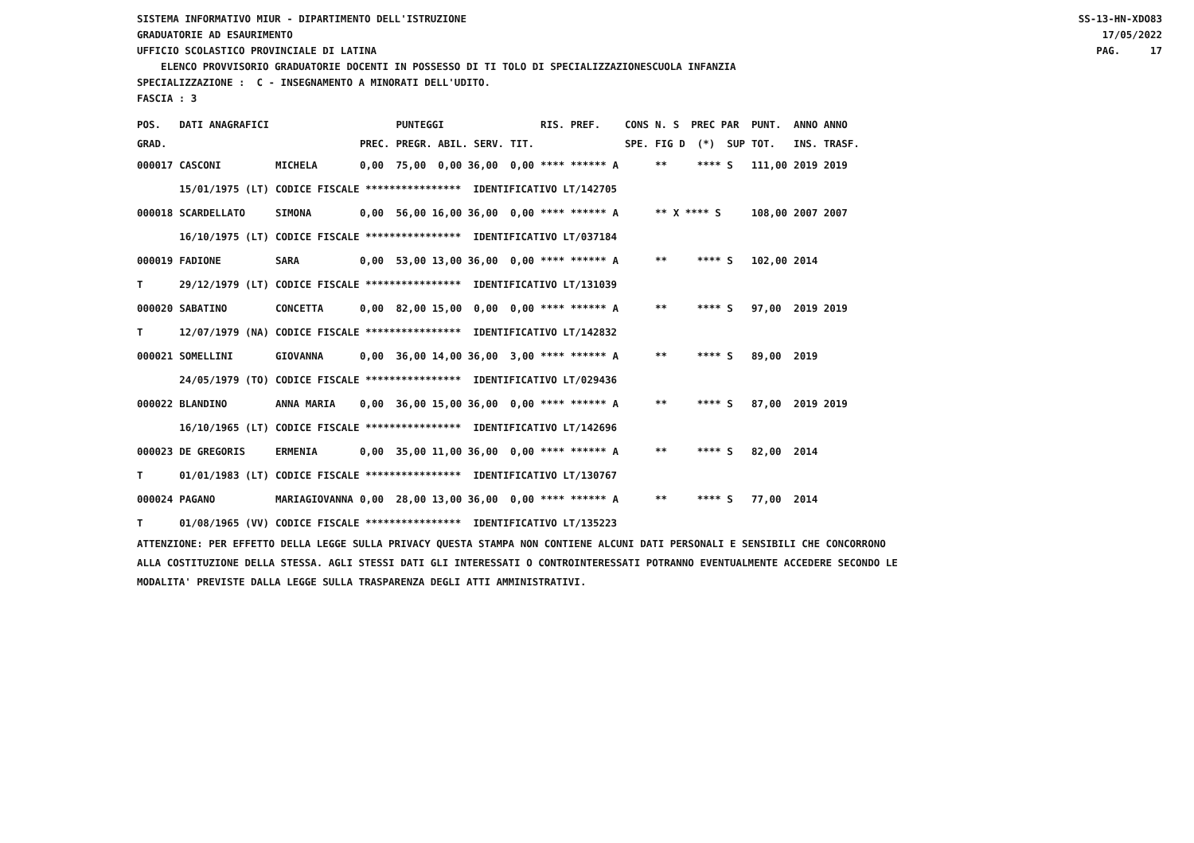SISTEMA INFORMATIVO MIUR - DIPARTIMENTO DELL'ISTRUZIONE GRADUATORIE AD ESAURIMENTO
SS-13-HN-XDO83 17/05/2022
UFFICIO SCOLASTICO PROVINCIALE DI LATINA
PAG. 17
ELENCO PROVVISORIO GRADUATORIE DOCENTI IN POSSESSO DI TI TOLO DI SPECIALIZZAZIONESCUOLA INFANZIA
SPECIALIZZAZIONE : C - INSEGNAMENTO A MINORATI DELL'UDITO.
FASCIA : 3
| POS. | DATI ANAGRAFICI | | | PUNTEGGI | | RIS. PREF. | CONS | N. S PREC PAR | PUNT. | ANNO ANNO |
| --- | --- | --- | --- | --- | --- | --- | --- | --- | --- | --- |
| GRAD. | | | PREC. | PREGR. ABIL. SERV. | TIT. | | SPE. | FIG D (*) SUP | TOT. | INS. TRASF. |
| 000017 | CASCONI | MICHELA | 0,00 | 75,00 0,00 36,00 | 0,00 | **** ****** A | | ** **** S | 111,00 | 2019 2019 |
| | 15/01/1975 (LT) | CODICE FISCALE **************** IDENTIFICATIVO LT/142705 | | | | | | | | |
| 000018 | SCARDELLATO | SIMONA | 0,00 | 56,00 16,00 36,00 | 0,00 | **** ****** A | | ** X **** S | 108,00 | 2007 2007 |
| | 16/10/1975 (LT) | CODICE FISCALE **************** IDENTIFICATIVO LT/037184 | | | | | | | | |
| 000019 | FADIONE | SARA | 0,00 | 53,00 13,00 36,00 | 0,00 | **** ****** A | | ** **** S | 102,00 | 2014 |
| T | 29/12/1979 (LT) | CODICE FISCALE **************** IDENTIFICATIVO LT/131039 | | | | | | | | |
| 000020 | SABATINO | CONCETTA | 0,00 | 82,00 15,00 0,00 | 0,00 | **** ****** A | | ** **** S | 97,00 | 2019 2019 |
| T | 12/07/1979 (NA) | CODICE FISCALE **************** IDENTIFICATIVO LT/142832 | | | | | | | | |
| 000021 | SOMELLINI | GIOVANNA | 0,00 | 36,00 14,00 36,00 | 3,00 | **** ****** A | | ** **** S | 89,00 | 2019 |
| | 24/05/1979 (TO) | CODICE FISCALE **************** IDENTIFICATIVO LT/029436 | | | | | | | | |
| 000022 | BLANDINO | ANNA MARIA | 0,00 | 36,00 15,00 36,00 | 0,00 | **** ****** A | | ** **** S | 87,00 | 2019 2019 |
| | 16/10/1965 (LT) | CODICE FISCALE **************** IDENTIFICATIVO LT/142696 | | | | | | | | |
| 000023 | DE GREGORIS | ERMENIA | 0,00 | 35,00 11,00 36,00 | 0,00 | **** ****** A | | ** **** S | 82,00 | 2014 |
| T | 01/01/1983 (LT) | CODICE FISCALE **************** IDENTIFICATIVO LT/130767 | | | | | | | | |
| 000024 | PAGANO | MARIAGIOVANNA | 0,00 | 28,00 13,00 36,00 | 0,00 | **** ****** A | | ** **** S | 77,00 | 2014 |
| T | 01/08/1965 (VV) | CODICE FISCALE **************** IDENTIFICATIVO LT/135223 | | | | | | | | |
ATTENZIONE: PER EFFETTO DELLA LEGGE SULLA PRIVACY QUESTA STAMPA NON CONTIENE ALCUNI DATI PERSONALI E SENSIBILI CHE CONCORRONO ALLA COSTITUZIONE DELLA STESSA. AGLI STESSI DATI GLI INTERESSATI O CONTROINTERESSATI POTRANNO EVENTUALMENTE ACCEDERE SECONDO LE MODALITA' PREVISTE DALLA LEGGE SULLA TRASPARENZA DEGLI ATTI AMMINISTRATIVI.